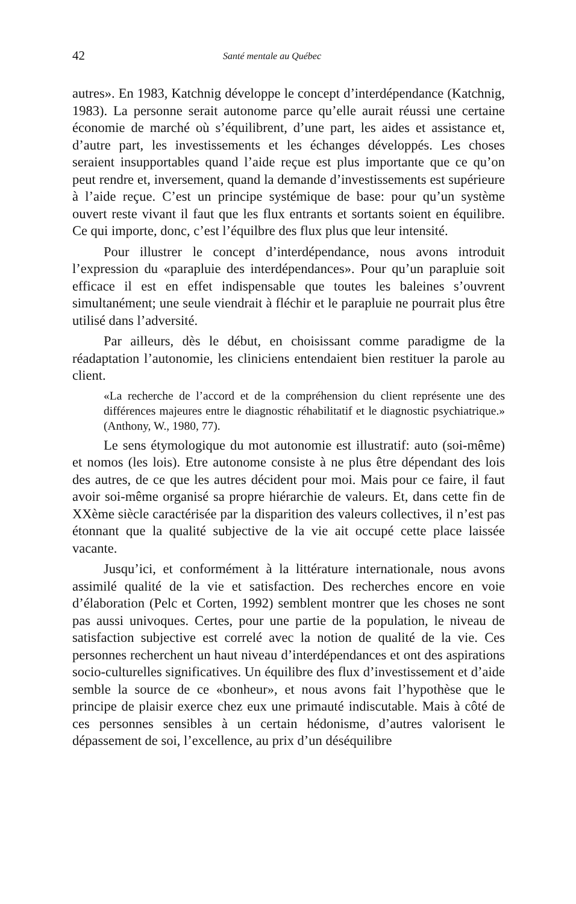42 Santé mentale au Québec
autres». En 1983, Katchnig développe le concept d’interdépendance (Katchnig, 1983). La personne serait autonome parce qu’elle aurait réussi une certaine économie de marché où s’équilibrent, d’une part, les aides et assistance et, d’autre part, les investissements et les échanges développés. Les choses seraient insupportables quand l’aide reçue est plus importante que ce qu’on peut rendre et, inversement, quand la demande d’investissements est supérieure à l’aide reçue. C’est un principe systémique de base: pour qu’un système ouvert reste vivant il faut que les flux entrants et sortants soient en équilibre. Ce qui importe, donc, c’est l’équilbre des flux plus que leur intensité.
Pour illustrer le concept d’interdépendance, nous avons introduit l’expression du «parapluie des interdépendances». Pour qu’un parapluie soit efficace il est en effet indispensable que toutes les baleines s’ouvrent simultanément; une seule viendrait à fléchir et le parapluie ne pourrait plus être utilisé dans l’adversité.
Par ailleurs, dès le début, en choisissant comme paradigme de la réadaptation l’autonomie, les cliniciens entendaient bien restituer la parole au client.
«La recherche de l’accord et de la compréhension du client représente une des différences majeures entre le diagnostic réhabilitatif et le diagnostic psychiatrique.» (Anthony, W., 1980, 77).
Le sens étymologique du mot autonomie est illustratif: auto (soi-même) et nomos (les lois). Etre autonome consiste à ne plus être dépendant des lois des autres, de ce que les autres décident pour moi. Mais pour ce faire, il faut avoir soi-même organisé sa propre hiérarchie de valeurs. Et, dans cette fin de XXème siècle caractérisée par la disparition des valeurs collectives, il n’est pas étonnant que la qualité subjective de la vie ait occupé cette place laissée vacante.
Jusqu’ici, et conformément à la littérature internationale, nous avons assimilé qualité de la vie et satisfaction. Des recherches encore en voie d’élaboration (Pelc et Corten, 1992) semblent montrer que les choses ne sont pas aussi univoques. Certes, pour une partie de la population, le niveau de satisfaction subjective est correlé avec la notion de qualité de la vie. Ces personnes recherchent un haut niveau d’interdépendances et ont des aspirations socio-culturelles significatives. Un équilibre des flux d’investissement et d’aide semble la source de ce «bonheur», et nous avons fait l’hypothèse que le principe de plaisir exerce chez eux une primauté indiscutable. Mais à côté de ces personnes sensibles à un certain hédonisme, d’autres valorisent le dépassement de soi, l’excellence, au prix d’un déséquilibre